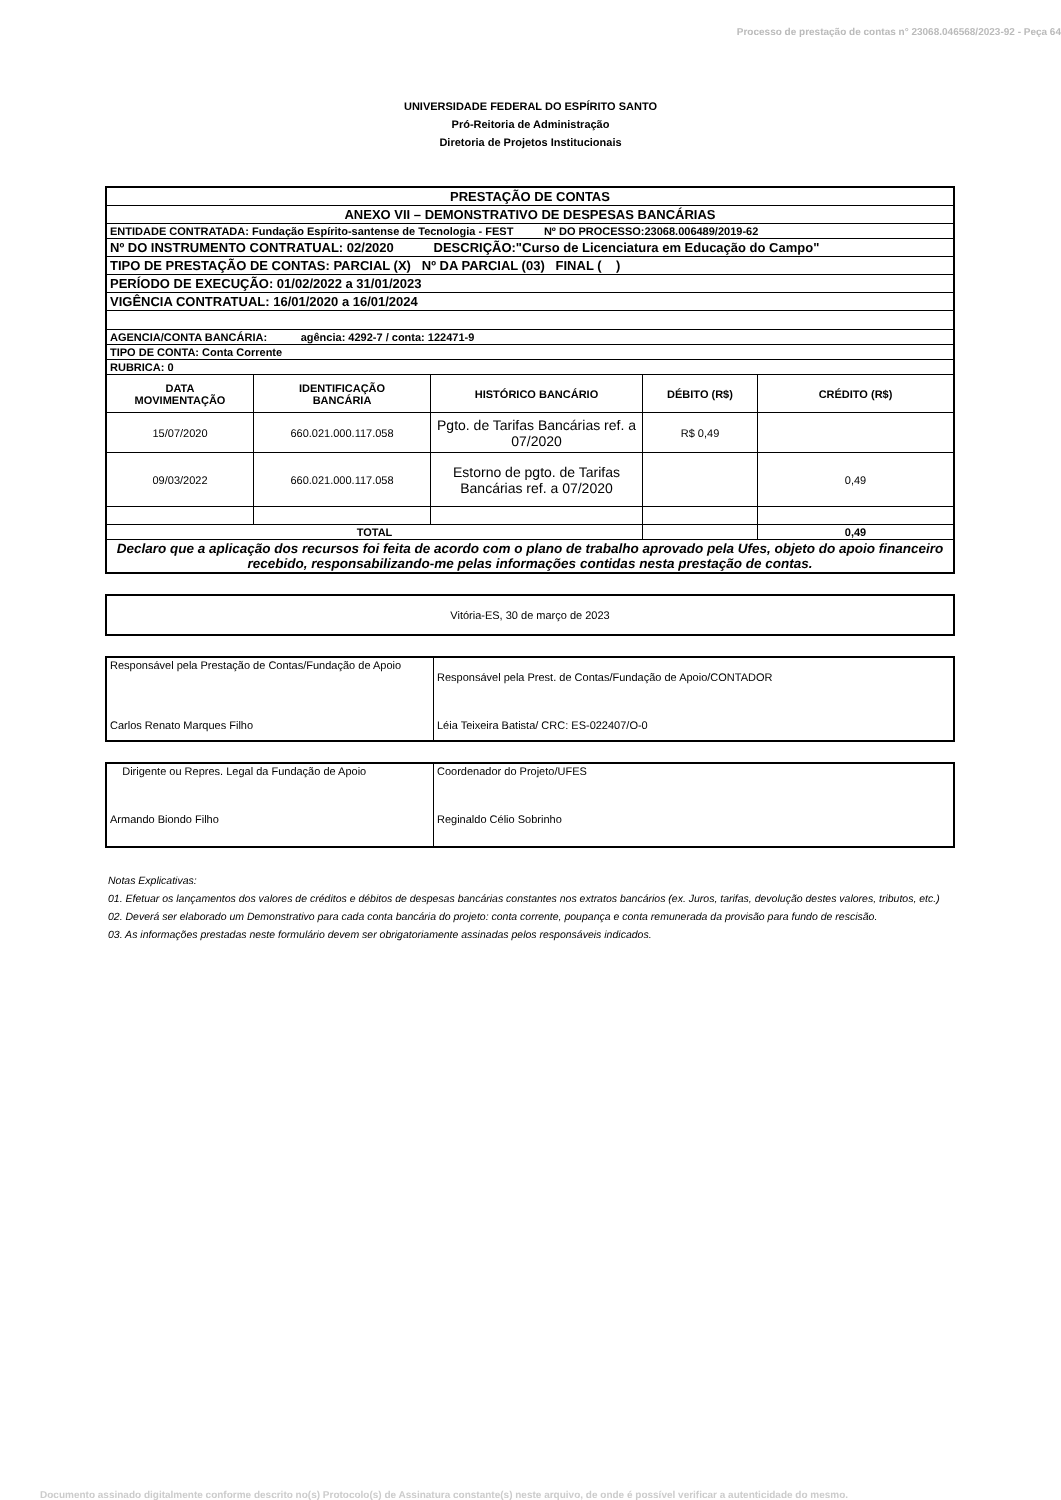Processo de prestação de contas n° 23068.046568/2023-92 - Peça 64
UNIVERSIDADE FEDERAL DO ESPÍRITO SANTO
Pró-Reitoria de Administração
Diretoria de Projetos Institucionais
| PRESTAÇÃO DE CONTAS | | | | |
| ANEXO VII – DEMONSTRATIVO DE DESPESAS BANCÁRIAS | | | | |
| ENTIDADE CONTRATADA: Fundação Espírito-santense de Tecnologia - FEST Nº DO PROCESSO:23068.006489/2019-62 | | | | |
| Nº DO INSTRUMENTO CONTRATUAL: 02/2020 DESCRIÇÃO:"Curso de Licenciatura em Educação do Campo" | | | | |
| TIPO DE PRESTAÇÃO DE CONTAS: PARCIAL (X) Nº DA PARCIAL (03) FINAL ( ) | | | | |
| PERÍODO DE EXECUÇÃO: 01/02/2022 a 31/01/2023 | | | | |
| VIGÊNCIA CONTRATUAL: 16/01/2020 a 16/01/2024 | | | | |
| AGENCIA/CONTA BANCÁRIA: agência: 4292-7 / conta: 122471-9 | | | | |
| TIPO DE CONTA: Conta Corrente | | | | |
| RUBRICA: 0 | | | | |
| DATA MOVIMENTAÇÃO | IDENTIFICAÇÃO BANCÁRIA | HISTÓRICO BANCÁRIO | DÉBITO (R$) | CRÉDITO (R$) |
| 15/07/2020 | 660.021.000.117.058 | Pgto. de Tarifas Bancárias ref. a 07/2020 | R$ 0,49 | |
| 09/03/2022 | 660.021.000.117.058 | Estorno de pgto. de Tarifas Bancárias ref. a 07/2020 | | 0,49 |
| TOTAL | | | | 0,49 |
| Declaro que a aplicação dos recursos foi feita de acordo com o plano de trabalho aprovado pela Ufes, objeto do apoio financeiro recebido, responsabilizando-me pelas informações contidas nesta prestação de contas. | | | | |
| Vitória-ES, 30 de março de 2023 |
| Responsável pela Prestação de Contas/Fundação de Apoio Carlos Renato Marques Filho | Responsável pela Prest. de Contas/Fundação de Apoio/CONTADOR Léia Teixeira Batista/ CRC: ES-022407/O-0 |
| Dirigente ou Repres. Legal da Fundação de Apoio Armando Biondo Filho | Coordenador do Projeto/UFES Reginaldo Célio Sobrinho |
Notas Explicativas:
01. Efetuar os lançamentos dos valores de créditos e débitos de despesas bancárias constantes nos extratos bancários (ex. Juros, tarifas, devolução destes valores, tributos, etc.)
02. Deverá ser elaborado um Demonstrativo para cada conta bancária do projeto: conta corrente, poupança e conta remunerada da provisão para fundo de rescisão.
03. As informações prestadas neste formulário devem ser obrigatoriamente assinadas pelos responsáveis indicados.
Documento assinado digitalmente conforme descrito no(s) Protocolo(s) de Assinatura constante(s) neste arquivo, de onde é possível verificar a autenticidade do mesmo.